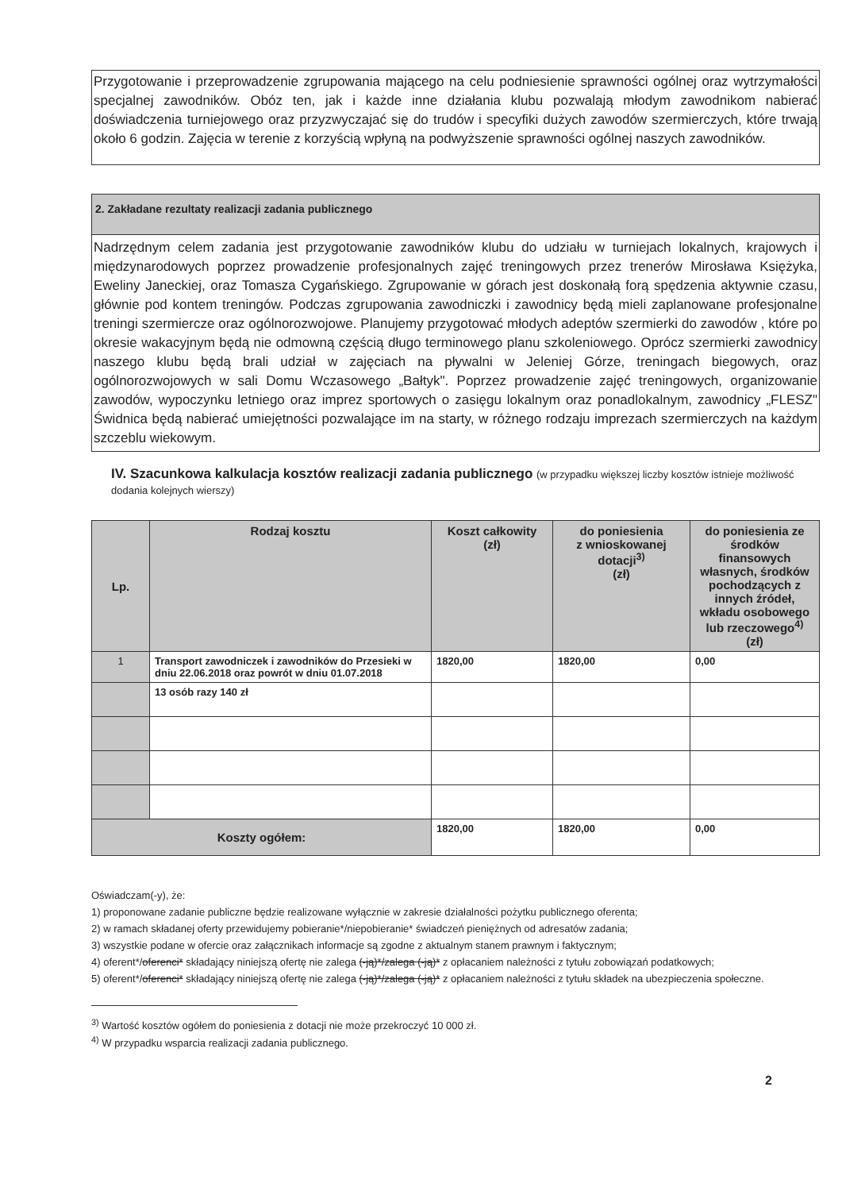Przygotowanie i przeprowadzenie zgrupowania mającego na celu podniesienie sprawności ogólnej oraz wytrzymałości specjalnej zawodników. Obóz ten, jak i każde inne działania klubu pozwalają młodym zawodnikom nabierać doświadczenia turniejowego oraz przyzwyczajać się do trudów i specyfiki dużych zawodów szermierczych, które trwają około 6 godzin. Zajęcia w terenie z korzyścią wpłyną na podwyższenie sprawności ogólnej naszych zawodników.
2. Zakładane rezultaty realizacji zadania publicznego
Nadrzędnym celem zadania jest przygotowanie zawodników klubu do udziału w turniejach lokalnych, krajowych i międzynarodowych poprzez prowadzenie profesjonalnych zajęć treningowych przez trenerów Mirosława Księżyka, Eweliny Janeckiej, oraz Tomasza Cygańskiego. Zgrupowanie w górach jest doskonałą forą spędzenia aktywnie czasu, głównie pod kontem treningów. Podczas zgrupowania zawodniczki i zawodnicy będą mieli zaplanowane profesjonalne treningi szermiercze oraz ogólnorozwojowe. Planujemy przygotować młodych adeptów szermierki do zawodów , które po okresie wakacyjnym będą nie odmowną częścią długo terminowego planu szkoleniowego. Oprócz szermierki zawodnicy naszego klubu będą brali udział w zajęciach na pływalni w Jeleniej Górze, treningach biegowych, oraz ogólnorozwojowych w sali Domu Wczasowego „Bałtyk". Poprzez prowadzenie zajęć treningowych, organizowanie zawodów, wypoczynku letniego oraz imprez sportowych o zasięgu lokalnym oraz ponadlokalnym, zawodnicy „FLESZ" Świdnica będą nabierać umiejętności pozwalające im na starty, w różnego rodzaju imprezach szermierczych na każdym szczeblu wiekowym.
IV. Szacunkowa kalkulacja kosztów realizacji zadania publicznego (w przypadku większej liczby kosztów istnieje możliwość dodania kolejnych wierszy)
| Lp. | Rodzaj kosztu | Koszt całkowity (zł) | do poniesienia z wnioskowanej dotacji<sup>3)</sup> (zł) | do poniesienia ze środków finansowych własnych, środków pochodzących z innych źródeł, wkładu osobowego lub rzeczowego<sup>4)</sup> (zł) |
| --- | --- | --- | --- | --- |
| 1 | Transport zawodniczek i zawodników do Przesieki w dniu 22.06.2018 oraz powrót w dniu 01.07.2018 | 1820,00 | 1820,00 | 0,00 |
| | 13 osób razy 140 zł | | | |
| Koszty ogółem: | | 1820,00 | 1820,00 | 0,00 |
Oświadczam(-y), że:
1) proponowane zadanie publiczne będzie realizowane wyłącznie w zakresie działalności pożytku publicznego oferenta;
2) w ramach składanej oferty przewidujemy pobieranie*/niepobieranie* świadczeń pieniężnych od adresatów zadania;
3) wszystkie podane w ofercie oraz załącznikach informacje są zgodne z aktualnym stanem prawnym i faktycznym;
4) oferent*/oferenci* składający niniejszą ofertę nie zalega (-ją)*/zalega (-ją)* z opłacaniem należności z tytułu zobowiązań podatkowych;
5) oferent*/oferenci* składający niniejszą ofertę nie zalega (-ją)*/zalega (-ją)* z opłacaniem należności z tytułu składek na ubezpieczenia społeczne.
<sup>3)</sup> Wartość kosztów ogółem do poniesienia z dotacji nie może przekroczyć 10 000 zł.
<sup>4)</sup> W przypadku wsparcia realizacji zadania publicznego.
2